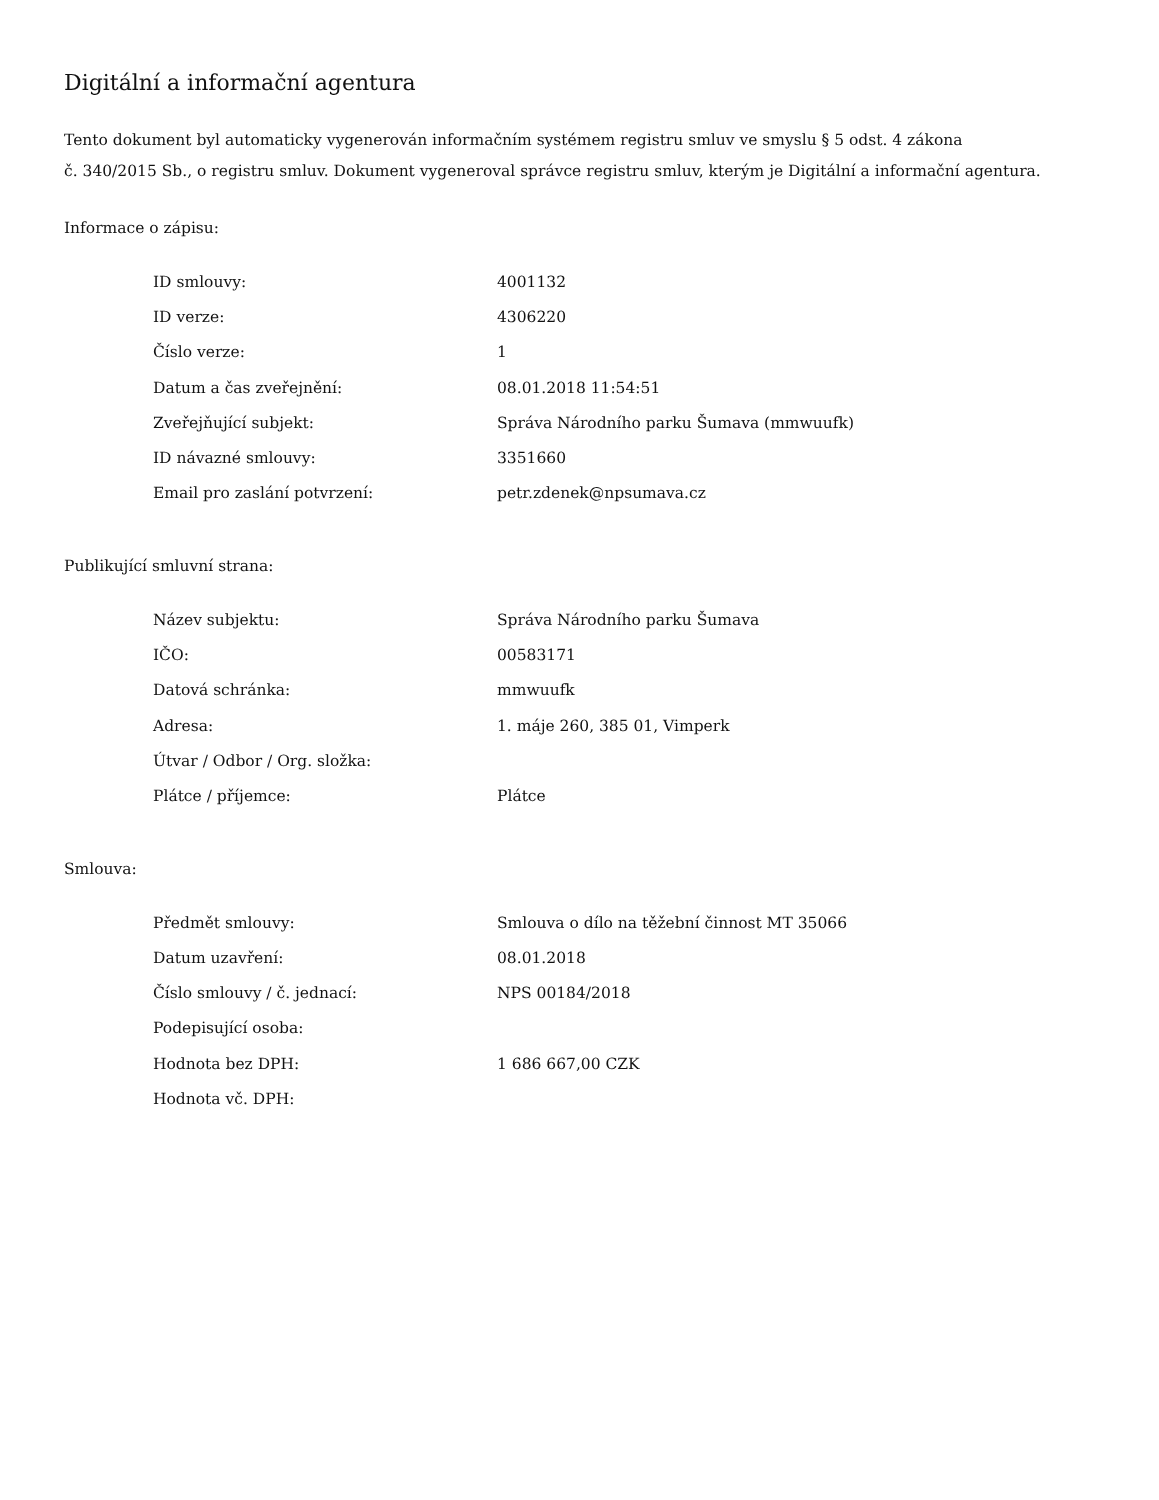Digitální a informační agentura
Tento dokument byl automaticky vygenerován informačním systémem registru smluv ve smyslu § 5 odst. 4 zákona
č. 340/2015 Sb., o registru smluv. Dokument vygeneroval správce registru smluv, kterým je Digitální a informační agentura.
Informace o zápisu:
| ID smlouvy: | 4001132 |
| ID verze: | 4306220 |
| Číslo verze: | 1 |
| Datum a čas zveřejnění: | 08.01.2018 11:54:51 |
| Zveřejňující subjekt: | Správa Národního parku Šumava (mmwuufk) |
| ID návazné smlouvy: | 3351660 |
| Email pro zaslání potvrzení: | petr.zdenek@npsumava.cz |
Publikující smluvní strana:
| Název subjektu: | Správa Národního parku Šumava |
| IČO: | 00583171 |
| Datová schránka: | mmwuufk |
| Adresa: | 1. máje 260, 385 01, Vimperk |
| Útvar / Odbor / Org. složka: | |
| Plátce / příjemce: | Plátce |
Smlouva:
| Předmět smlouvy: | Smlouva o dílo na těžební činnost MT 35066 |
| Datum uzavření: | 08.01.2018 |
| Číslo smlouvy / č. jednací: | NPS 00184/2018 |
| Podepisující osoba: | |
| Hodnota bez DPH: | 1 686 667,00 CZK |
| Hodnota vč. DPH: | |